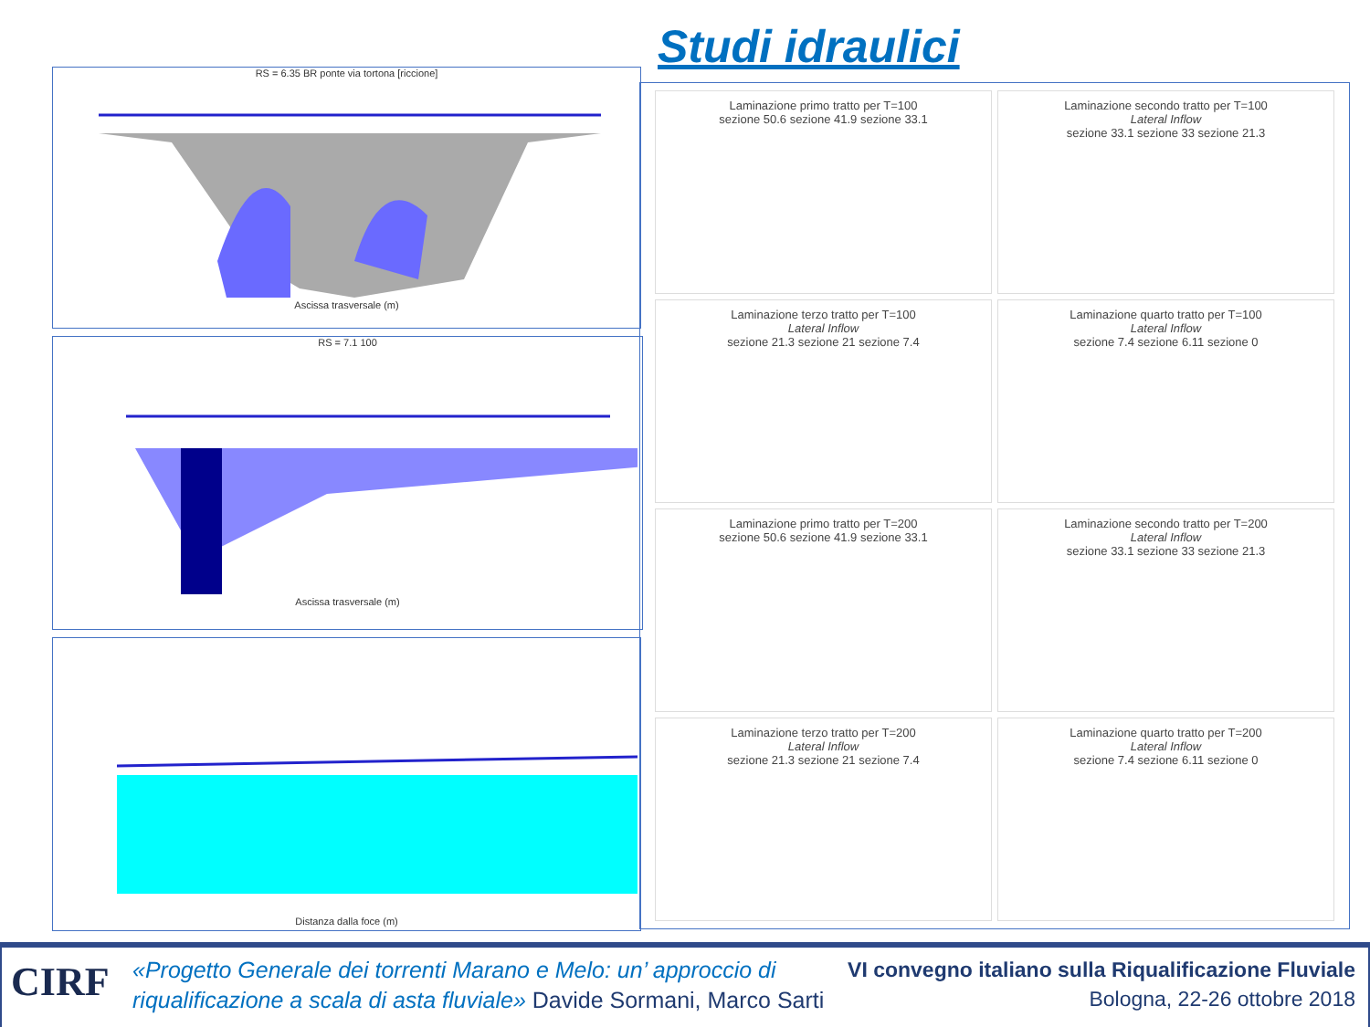Studi idraulici
RS = 6.35 BR ponte via tortona [riccione]
Ascissa trasversale (m)
RS = 7.1 100
Ascissa trasversale (m)
Distanza dalla foce (m)
Laminazione primo tratto per T=100
sezione 50.6 sezione 41.9 sezione 33.1
Laminazione secondo tratto per T=100
Lateral Inflow
sezione 33.1 sezione 33 sezione 21.3
Laminazione terzo tratto per T=100
Lateral Inflow
sezione 21.3 sezione 21 sezione 7.4
Laminazione quarto tratto per T=100
Lateral Inflow
sezione 7.4 sezione 6.11 sezione 0
Laminazione primo tratto per T=200
sezione 50.6 sezione 41.9 sezione 33.1
Laminazione secondo tratto per T=200
Lateral Inflow
sezione 33.1 sezione 33 sezione 21.3
Laminazione terzo tratto per T=200
Lateral Inflow
sezione 21.3 sezione 21 sezione 7.4
Laminazione quarto tratto per T=200
Lateral Inflow
sezione 7.4 sezione 6.11 sezione 0
CIRF
«Progetto Generale dei torrenti Marano e Melo: un’ approccio di
riqualificazione a scala di asta fluviale» Davide Sormani, Marco Sarti
VI convegno italiano sulla Riqualificazione Fluviale
Bologna, 22-26 ottobre 2018